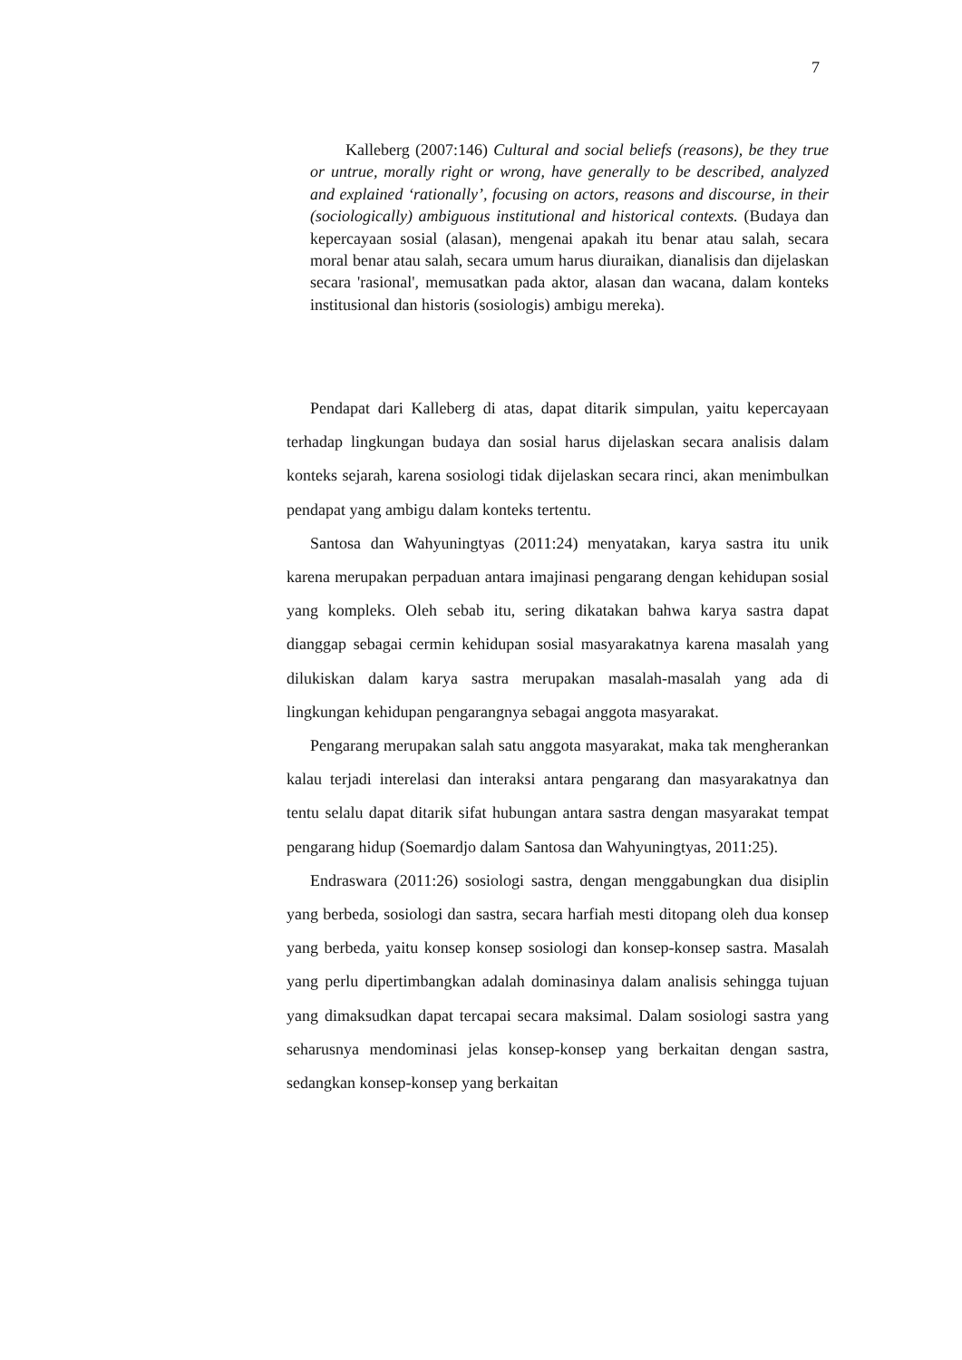7
Kalleberg (2007:146) Cultural and social beliefs (reasons), be they true or untrue, morally right or wrong, have generally to be described, analyzed and explained ‘rationally’, focusing on actors, reasons and discourse, in their (sociologically) ambiguous institutional and historical contexts. (Budaya dan kepercayaan sosial (alasan), mengenai apakah itu benar atau salah, secara moral benar atau salah, secara umum harus diuraikan, dianalisis dan dijelaskan secara 'rasional', memusatkan pada aktor, alasan dan wacana, dalam konteks institusional dan historis (sosiologis) ambigu mereka).
Pendapat dari Kalleberg di atas, dapat ditarik simpulan, yaitu kepercayaan terhadap lingkungan budaya dan sosial harus dijelaskan secara analisis dalam konteks sejarah, karena sosiologi tidak dijelaskan secara rinci, akan menimbulkan pendapat yang ambigu dalam konteks tertentu.
Santosa dan Wahyuningtyas (2011:24) menyatakan, karya sastra itu unik karena merupakan perpaduan antara imajinasi pengarang dengan kehidupan sosial yang kompleks. Oleh sebab itu, sering dikatakan bahwa karya sastra dapat dianggap sebagai cermin kehidupan sosial masyarakatnya karena masalah yang dilukiskan dalam karya sastra merupakan masalah-masalah yang ada di lingkungan kehidupan pengarangnya sebagai anggota masyarakat.
Pengarang merupakan salah satu anggota masyarakat, maka tak mengherankan kalau terjadi interelasi dan interaksi antara pengarang dan masyarakatnya dan tentu selalu dapat ditarik sifat hubungan antara sastra dengan masyarakat tempat pengarang hidup (Soemardjo dalam Santosa dan Wahyuningtyas, 2011:25).
Endraswara (2011:26) sosiologi sastra, dengan menggabungkan dua disiplin yang berbeda, sosiologi dan sastra, secara harfiah mesti ditopang oleh dua konsep yang berbeda, yaitu konsep konsep sosiologi dan konsep-konsep sastra. Masalah yang perlu dipertimbangkan adalah dominasinya dalam analisis sehingga tujuan yang dimaksudkan dapat tercapai secara maksimal. Dalam sosiologi sastra yang seharusnya mendominasi jelas konsep-konsep yang berkaitan dengan sastra, sedangkan konsep-konsep yang berkaitan